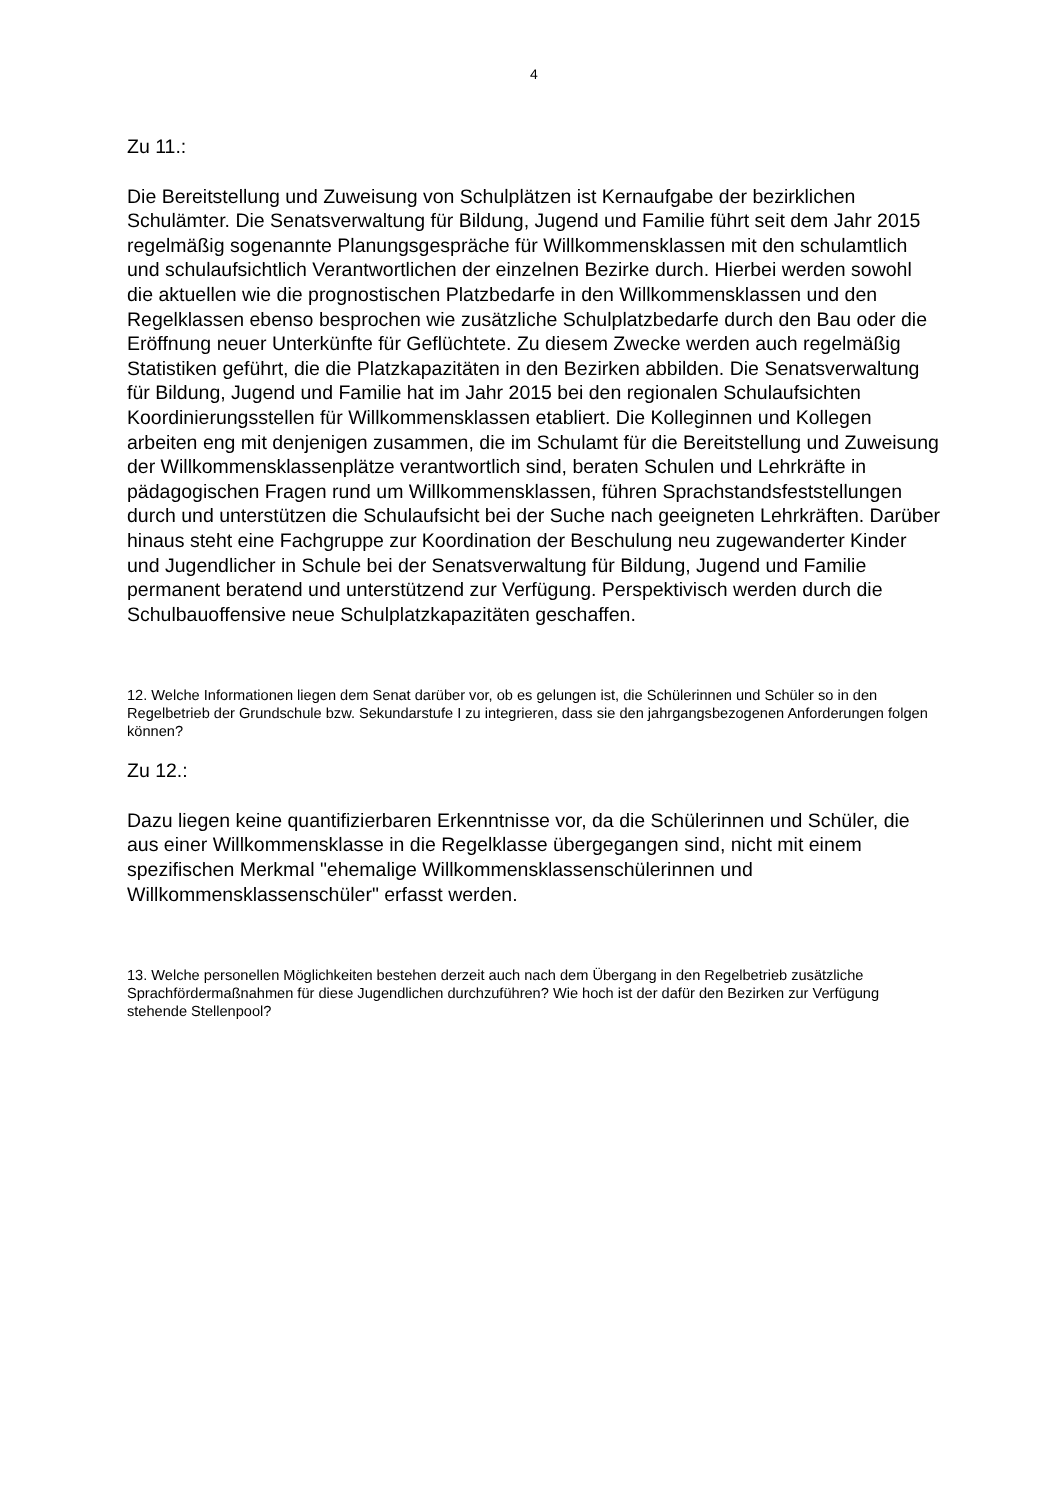4
Zu 11.:
Die Bereitstellung und Zuweisung von Schulplätzen ist Kernaufgabe der bezirklichen Schulämter. Die Senatsverwaltung für Bildung, Jugend und Familie führt seit dem Jahr 2015 regelmäßig sogenannte Planungsgespräche für Willkommensklassen mit den schulamtlich und schulaufsichtlich Verantwortlichen der einzelnen Bezirke durch. Hierbei werden sowohl die aktuellen wie die prognostischen Platzbedarfe in den Willkommensklassen und den Regelklassen ebenso besprochen wie zusätzliche Schulplatzbedarfe durch den Bau oder die Eröffnung neuer Unterkünfte für Geflüchtete. Zu diesem Zwecke werden auch regelmäßig Statistiken geführt, die die Platzkapazitäten in den Bezirken abbilden. Die Senatsverwaltung für Bildung, Jugend und Familie hat im Jahr 2015 bei den regionalen Schulaufsichten Koordinierungsstellen für Willkommensklassen etabliert. Die Kolleginnen und Kollegen arbeiten eng mit denjenigen zusammen, die im Schulamt für die Bereitstellung und Zuweisung der Willkommensklassenplätze verantwortlich sind, beraten Schulen und Lehrkräfte in pädagogischen Fragen rund um Willkommensklassen, führen Sprachstandsfeststellungen durch und unterstützen die Schulaufsicht bei der Suche nach geeigneten Lehrkräften. Darüber hinaus steht eine Fachgruppe zur Koordination der Beschulung neu zugewanderter Kinder und Jugendlicher in Schule bei der Senatsverwaltung für Bildung, Jugend und Familie permanent beratend und unterstützend zur Verfügung. Perspektivisch werden durch die Schulbauoffensive neue Schulplatzkapazitäten geschaffen.
12. Welche Informationen liegen dem Senat darüber vor, ob es gelungen ist, die Schülerinnen und Schüler so in den Regelbetrieb der Grundschule bzw. Sekundarstufe I zu integrieren, dass sie den jahrgangsbezogenen Anforderungen folgen können?
Zu 12.:
Dazu liegen keine quantifizierbaren Erkenntnisse vor, da die Schülerinnen und Schüler, die aus einer Willkommensklasse in die Regelklasse übergegangen sind, nicht mit einem spezifischen Merkmal "ehemalige Willkommensklassenschülerinnen und Willkommensklassenschüler" erfasst werden.
13. Welche personellen Möglichkeiten bestehen derzeit auch nach dem Übergang in den Regelbetrieb zusätzliche Sprachfördermaßnahmen für diese Jugendlichen durchzuführen? Wie hoch ist der dafür den Bezirken zur Verfügung stehende Stellenpool?